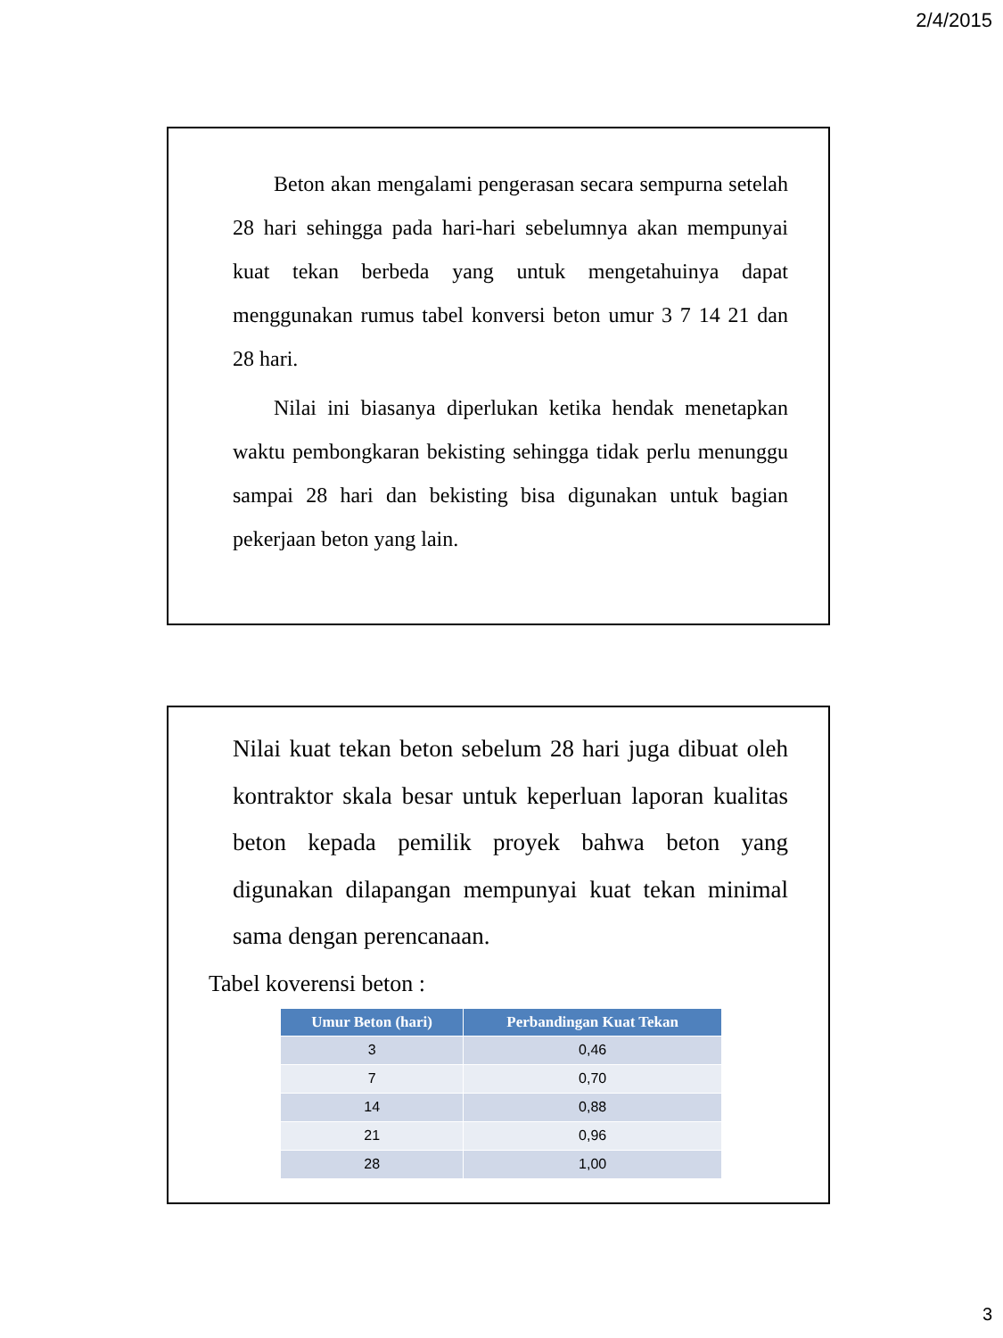2/4/2015
Beton akan mengalami pengerasan secara sempurna setelah 28 hari sehingga pada hari-hari sebelumnya akan mempunyai kuat tekan berbeda yang untuk mengetahuinya dapat menggunakan rumus tabel konversi beton umur 3 7 14 21 dan 28 hari.
Nilai ini biasanya diperlukan ketika hendak menetapkan waktu pembongkaran bekisting sehingga tidak perlu menunggu sampai 28 hari dan bekisting bisa digunakan untuk bagian pekerjaan beton yang lain.
Nilai kuat tekan beton sebelum 28 hari juga dibuat oleh kontraktor skala besar untuk keperluan laporan kualitas beton kepada pemilik proyek bahwa beton yang digunakan dilapangan mempunyai kuat tekan minimal sama dengan perencanaan.
Tabel koverensi beton :
| Umur Beton (hari) | Perbandingan Kuat Tekan |
| --- | --- |
| 3 | 0,46 |
| 7 | 0,70 |
| 14 | 0,88 |
| 21 | 0,96 |
| 28 | 1,00 |
3